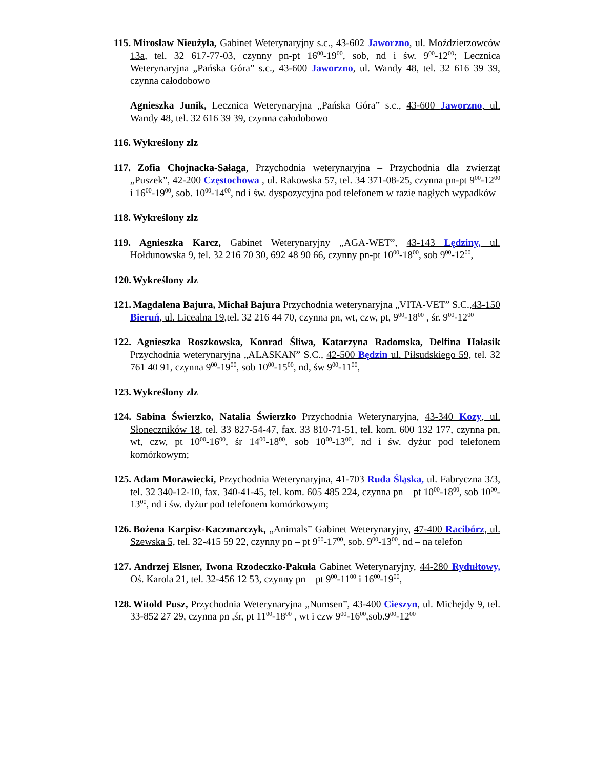115. Mirosław Nieużyła, Gabinet Weterynaryjny s.c., 43-602 Jaworzno, ul. Moździerzowców 13a, tel. 32 617-77-03, czynny pn-pt 16<sup>00</sup>-19<sup>00</sup>, sob, nd i św. 9<sup>00</sup>-12<sup>00</sup>; Lecznica Weterynaryjna „Pańska Góra” s.c., 43-600 Jaworzno, ul. Wandy 48, tel. 32 616 39 39, czynna całodobowo
Agnieszka Junik, Lecznica Weterynaryjna „Pańska Góra” s.c., 43-600 Jaworzno, ul. Wandy 48, tel. 32 616 39 39, czynna całodobowo
116. Wykreślony zlz
117. Zofia Chojnacka-Sałaga, Przychodnia weterynaryjna – Przychodnia dla zwierząt „Puszek”, 42-200 Częstochowa , ul. Rakowska 57, tel. 34 371-08-25, czynna pn-pt 9<sup>00</sup>-12<sup>00</sup> i 16<sup>00</sup>-19<sup>00</sup>, sob. 10<sup>00</sup>-14<sup>00</sup>, nd i św. dyspozycyjna pod telefonem w razie nagłych wypadków
118. Wykreślony zlz
119. Agnieszka Karcz, Gabinet Weterynaryjny „AGA-WET”, 43-143 Lędziny, ul. Hołdunowska 9, tel. 32 216 70 30, 692 48 90 66, czynny pn-pt 10<sup>00</sup>-18<sup>00</sup>, sob 9<sup>00</sup>-12<sup>00</sup>,
120. Wykreślony zlz
121. Magdalena Bajura, Michał Bajura Przychodnia weterynaryjna „VITA-VET” S.C.,43-150 Bieruń, ul. Licealna 19, tel. 32 216 44 70, czynna pn, wt, czw, pt, 9<sup>00</sup>-18<sup>00</sup> , śr. 9<sup>00</sup>-12<sup>00</sup>
122. Agnieszka Roszkowska, Konrad Śliwa, Katarzyna Radomska, Delfina Hałasik Przychodnia weterynaryjna „ALASKAN” S.C., 42-500 Będzin ul. Piłsudskiego 59, tel. 32 761 40 91, czynna 9<sup>00</sup>-19<sup>00</sup>, sob 10<sup>00</sup>-15<sup>00</sup>, nd, św 9<sup>00</sup>-11<sup>00</sup>,
123. Wykreślony zlz
124. Sabina Świerzko, Natalia Świerzko Przychodnia Weterynaryjna, 43-340 Kozy, ul. Słoneczników 18, tel. 33 827-54-47, fax. 33 810-71-51, tel. kom. 600 132 177, czynna pn, wt, czw, pt 10<sup>00</sup>-16<sup>00</sup>, śr 14<sup>00</sup>-18<sup>00</sup>, sob 10<sup>00</sup>-13<sup>00</sup>, nd i św. dyżur pod telefonem komórkowym;
125. Adam Morawiecki, Przychodnia Weterynaryjna, 41-703 Ruda Śląska, ul. Fabryczna 3/3, tel. 32 340-12-10, fax. 340-41-45, tel. kom. 605 485 224, czynna pn – pt 10<sup>00</sup>-18<sup>00</sup>, sob 10<sup>00</sup>-13<sup>00</sup>, nd i św. dyżur pod telefonem komórkowym;
126. Bożena Karpisz-Kaczmarczyk, „Animals” Gabinet Weterynaryjny, 47-400 Racibórz, ul. Szewska 5, tel. 32-415 59 22, czynny pn – pt 9<sup>00</sup>-17<sup>00</sup>, sob. 9<sup>00</sup>-13<sup>00</sup>, nd – na telefon
127. Andrzej Elsner, Iwona Rzodeczko-Pakuła Gabinet Weterynaryjny, 44-280 Rydułtowy, Oś. Karola 21, tel. 32-456 12 53, czynny pn – pt 9<sup>00</sup>-11<sup>00</sup> i 16<sup>00</sup>-19<sup>00</sup>,
128. Witold Pusz, Przychodnia Weterynaryjna „Numsen”, 43-400 Cieszyn, ul. Michejdy 9, tel. 33-852 27 29, czynna pn ,śr, pt 11<sup>00</sup>-18<sup>00</sup> , wt i czw 9<sup>00</sup>-16<sup>00</sup>,sob.9<sup>00</sup>-12<sup>00</sup>